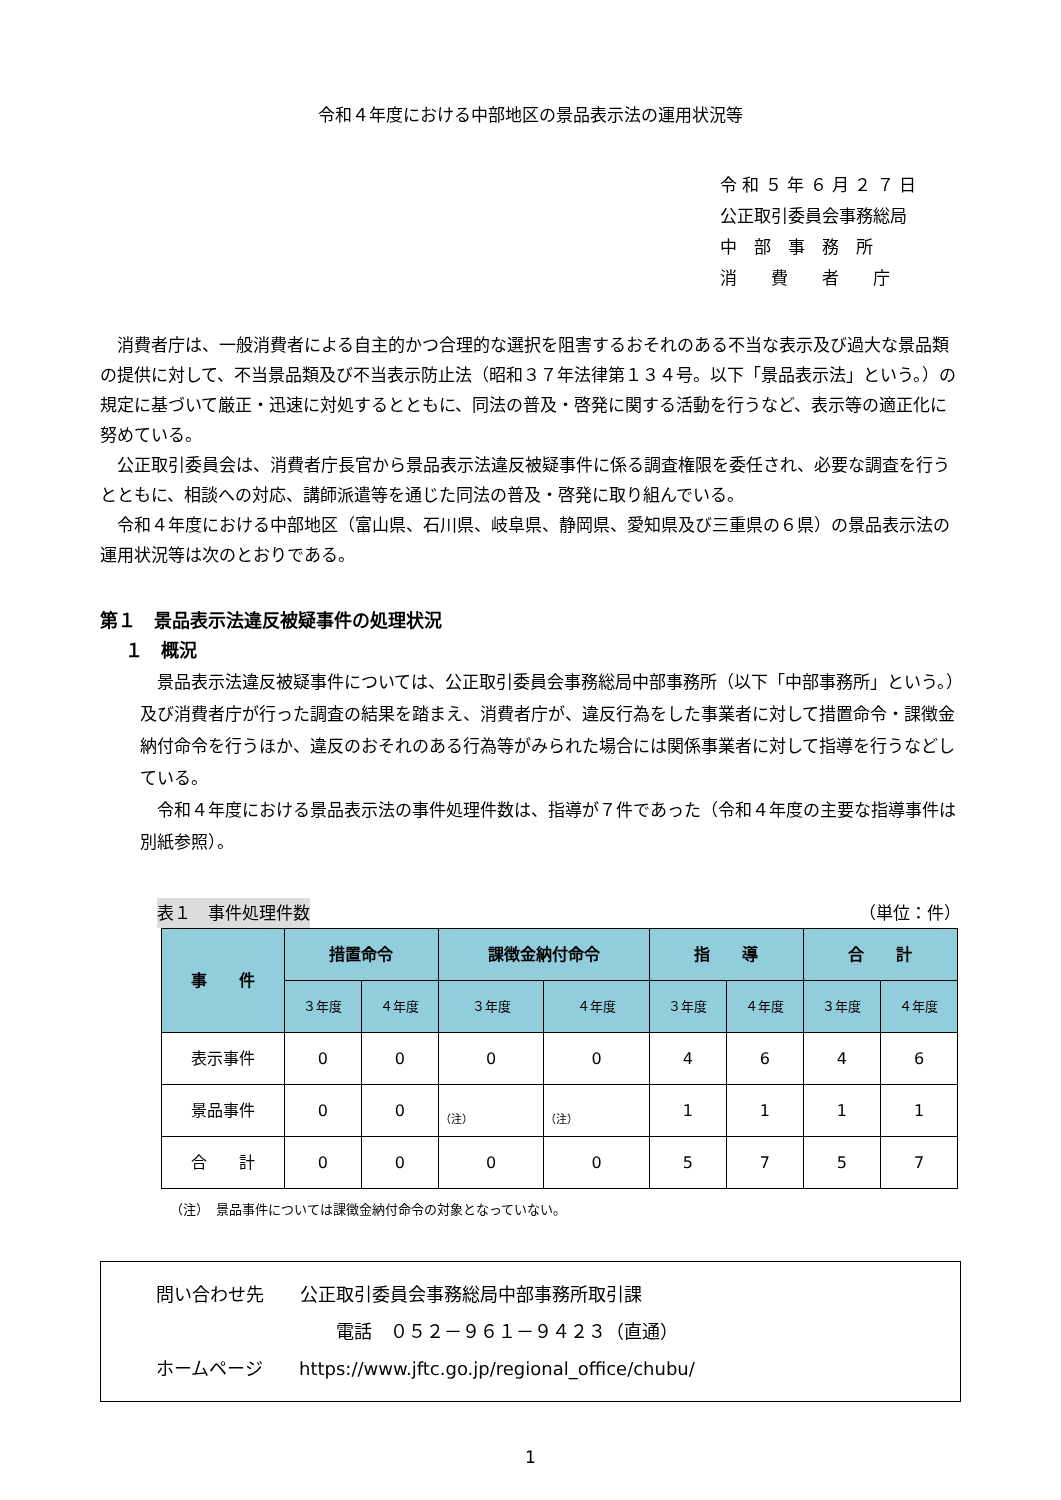令和４年度における中部地区の景品表示法の運用状況等
令 和 ５ 年 ６ 月 ２ ７ 日
公正取引委員会事務総局
中　部　事　務　所
消　　費　　者　　庁
消費者庁は、一般消費者による自主的かつ合理的な選択を阻害するおそれのある不当な表示及び過大な景品類の提供に対して、不当景品類及び不当表示防止法（昭和３７年法律第１３４号。以下「景品表示法」という。）の規定に基づいて厳正・迅速に対処するとともに、同法の普及・啓発に関する活動を行うなど、表示等の適正化に努めている。
公正取引委員会は、消費者庁長官から景品表示法違反被疑事件に係る調査権限を委任され、必要な調査を行うとともに、相談への対応、講師派遣等を通じた同法の普及・啓発に取り組んでいる。
令和４年度における中部地区（富山県、石川県、岐阜県、静岡県、愛知県及び三重県の６県）の景品表示法の運用状況等は次のとおりである。
第１　景品表示法違反被疑事件の処理状況
１　概況
景品表示法違反被疑事件については、公正取引委員会事務総局中部事務所（以下「中部事務所」という。）及び消費者庁が行った調査の結果を踏まえ、消費者庁が、違反行為をした事業者に対して措置命令・課徴金納付命令を行うほか、違反のおそれのある行為等がみられた場合には関係事業者に対して指導を行うなどしている。
令和４年度における景品表示法の事件処理件数は、指導が７件であった（令和４年度の主要な指導事件は別紙参照）。
表１　事件処理件数 （単位：件）
| 事 件 | 措置命令 | | 課徴金納付命令 | | 指 導 | | 合 計 | |
| --- | --- | --- | --- | --- | --- | --- | --- | --- |
| | ３年度 | ４年度 | ３年度 | ４年度 | ３年度 | ４年度 | ３年度 | ４年度 |
| 表示事件 | 0 | 0 | 0 | 0 | 4 | 6 | 4 | 6 |
| 景品事件 | 0 | 0 | （注） | （注） | 1 | 1 | 1 | 1 |
| 合 計 | 0 | 0 | 0 | 0 | 5 | 7 | 5 | 7 |
（注）　景品事件については課徴金納付命令の対象となっていない。
問い合わせ先　　公正取引委員会事務総局中部事務所取引課
電話　０５２－９６１－９４２３（直通）
ホームページ　　https://www.jftc.go.jp/regional_office/chubu/
1